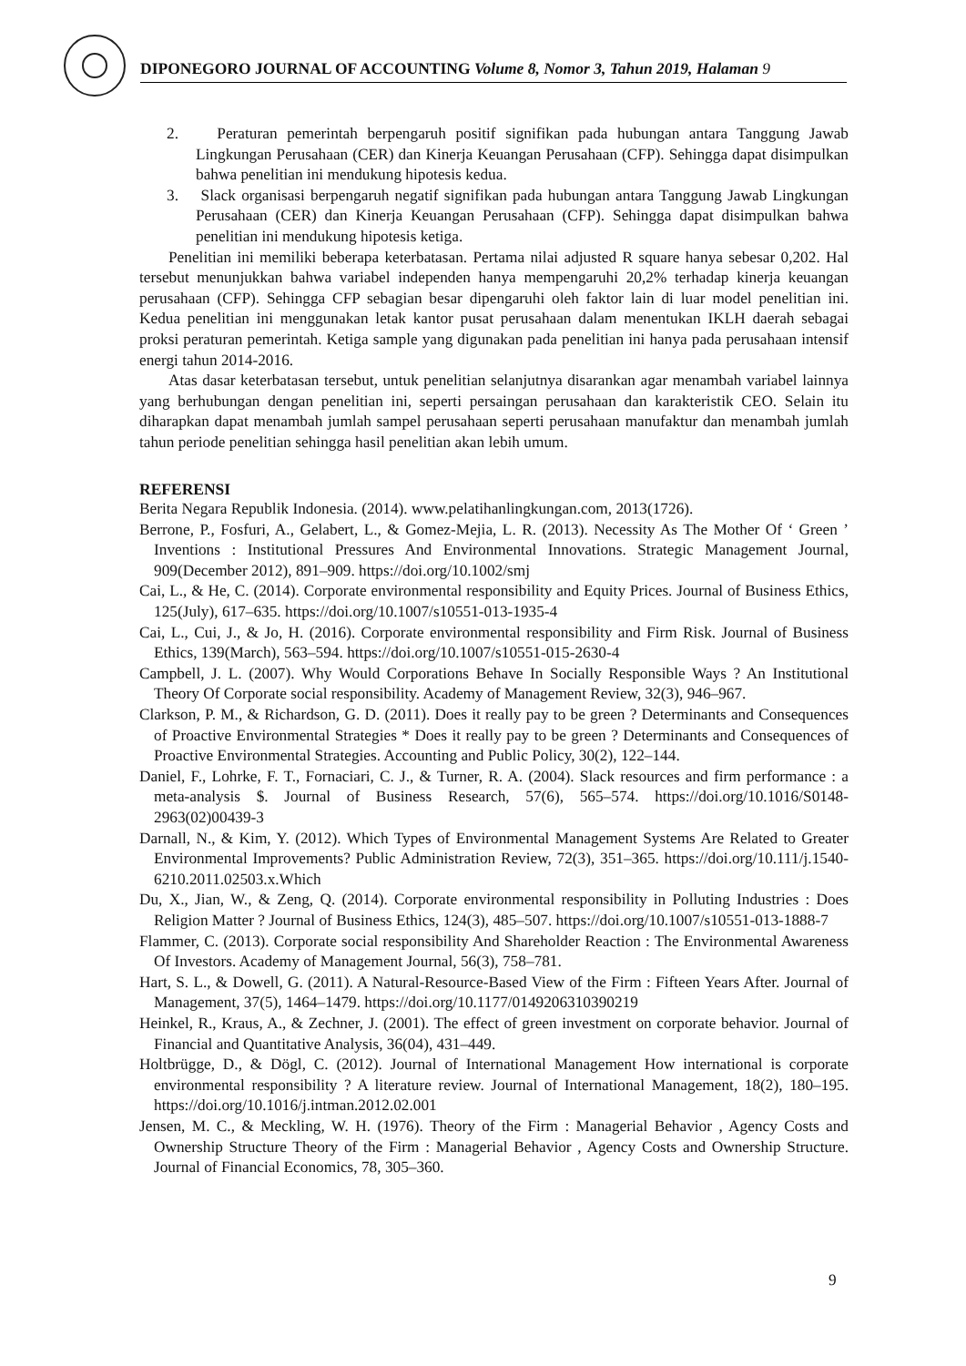DIPONEGORO JOURNAL OF ACCOUNTING Volume 8, Nomor 3, Tahun 2019, Halaman 9
2. Peraturan pemerintah berpengaruh positif signifikan pada hubungan antara Tanggung Jawab Lingkungan Perusahaan (CER) dan Kinerja Keuangan Perusahaan (CFP). Sehingga dapat disimpulkan bahwa penelitian ini mendukung hipotesis kedua.
3. Slack organisasi berpengaruh negatif signifikan pada hubungan antara Tanggung Jawab Lingkungan Perusahaan (CER) dan Kinerja Keuangan Perusahaan (CFP). Sehingga dapat disimpulkan bahwa penelitian ini mendukung hipotesis ketiga.
Penelitian ini memiliki beberapa keterbatasan. Pertama nilai adjusted R square hanya sebesar 0,202. Hal tersebut menunjukkan bahwa variabel independen hanya mempengaruhi 20,2% terhadap kinerja keuangan perusahaan (CFP). Sehingga CFP sebagian besar dipengaruhi oleh faktor lain di luar model penelitian ini. Kedua penelitian ini menggunakan letak kantor pusat perusahaan dalam menentukan IKLH daerah sebagai proksi peraturan pemerintah. Ketiga sample yang digunakan pada penelitian ini hanya pada perusahaan intensif energi tahun 2014-2016.
Atas dasar keterbatasan tersebut, untuk penelitian selanjutnya disarankan agar menambah variabel lainnya yang berhubungan dengan penelitian ini, seperti persaingan perusahaan dan karakteristik CEO. Selain itu diharapkan dapat menambah jumlah sampel perusahaan seperti perusahaan manufaktur dan menambah jumlah tahun periode penelitian sehingga hasil penelitian akan lebih umum.
REFERENSI
Berita Negara Republik Indonesia. (2014). www.pelatihanlingkungan.com, 2013(1726).
Berrone, P., Fosfuri, A., Gelabert, L., & Gomez-Mejia, L. R. (2013). Necessity As The Mother Of ‘ Green ’ Inventions : Institutional Pressures And Environmental Innovations. Strategic Management Journal, 909(December 2012), 891–909. https://doi.org/10.1002/smj
Cai, L., & He, C. (2014). Corporate environmental responsibility and Equity Prices. Journal of Business Ethics, 125(July), 617–635. https://doi.org/10.1007/s10551-013-1935-4
Cai, L., Cui, J., & Jo, H. (2016). Corporate environmental responsibility and Firm Risk. Journal of Business Ethics, 139(March), 563–594. https://doi.org/10.1007/s10551-015-2630-4
Campbell, J. L. (2007). Why Would Corporations Behave In Socially Responsible Ways ? An Institutional Theory Of Corporate social responsibility. Academy of Management Review, 32(3), 946–967.
Clarkson, P. M., & Richardson, G. D. (2011). Does it really pay to be green ? Determinants and Consequences of Proactive Environmental Strategies * Does it really pay to be green ? Determinants and Consequences of Proactive Environmental Strategies. Accounting and Public Policy, 30(2), 122–144.
Daniel, F., Lohrke, F. T., Fornaciari, C. J., & Turner, R. A. (2004). Slack resources and firm performance : a meta-analysis $. Journal of Business Research, 57(6), 565–574. https://doi.org/10.1016/S0148-2963(02)00439-3
Darnall, N., & Kim, Y. (2012). Which Types of Environmental Management Systems Are Related to Greater Environmental Improvements? Public Administration Review, 72(3), 351–365. https://doi.org/10.111/j.1540-6210.2011.02503.x.Which
Du, X., Jian, W., & Zeng, Q. (2014). Corporate environmental responsibility in Polluting Industries : Does Religion Matter ? Journal of Business Ethics, 124(3), 485–507. https://doi.org/10.1007/s10551-013-1888-7
Flammer, C. (2013). Corporate social responsibility And Shareholder Reaction : The Environmental Awareness Of Investors. Academy of Management Journal, 56(3), 758–781.
Hart, S. L., & Dowell, G. (2011). A Natural-Resource-Based View of the Firm : Fifteen Years After. Journal of Management, 37(5), 1464–1479. https://doi.org/10.1177/0149206310390219
Heinkel, R., Kraus, A., & Zechner, J. (2001). The effect of green investment on corporate behavior. Journal of Financial and Quantitative Analysis, 36(04), 431–449.
Holtbrügge, D., & Dögl, C. (2012). Journal of International Management How international is corporate environmental responsibility ? A literature review. Journal of International Management, 18(2), 180–195. https://doi.org/10.1016/j.intman.2012.02.001
Jensen, M. C., & Meckling, W. H. (1976). Theory of the Firm : Managerial Behavior , Agency Costs and Ownership Structure Theory of the Firm : Managerial Behavior , Agency Costs and Ownership Structure. Journal of Financial Economics, 78, 305–360.
9